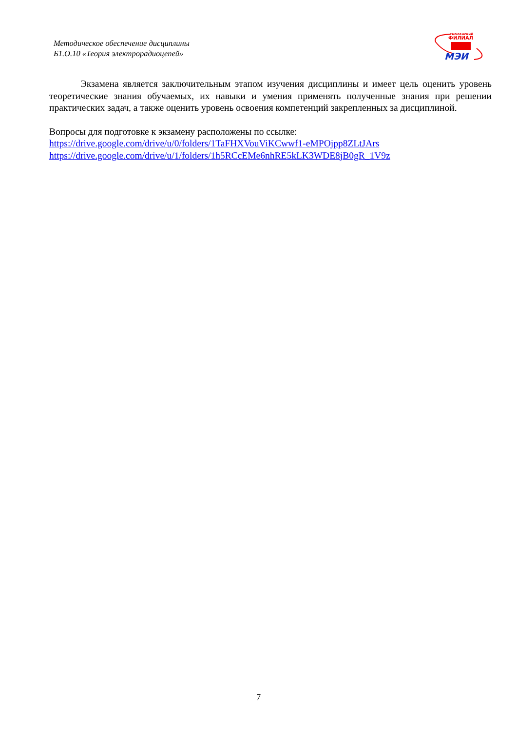Методическое обеспечение дисциплины
Б1.О.10 «Теория электрорадиоцепей»
смоленский
ФИЛИАЛ
МЭИ
Экзамена является заключительным этапом изучения дисциплины и имеет цель оценить уровень теоретические знания обучаемых, их навыки и умения применять полученные знания при решении практических задач, а также оценить уровень освоения компетенций закрепленных за дисциплиной.
Вопросы для подготовке к экзамену расположены по ссылке:
https://drive.google.com/drive/u/0/folders/1TaFHXVouViKCwwf1-eMPOjpp8ZLtJArs
https://drive.google.com/drive/u/1/folders/1h5RCcEMe6nhRE5kLK3WDE8jB0gR_1V9z
7